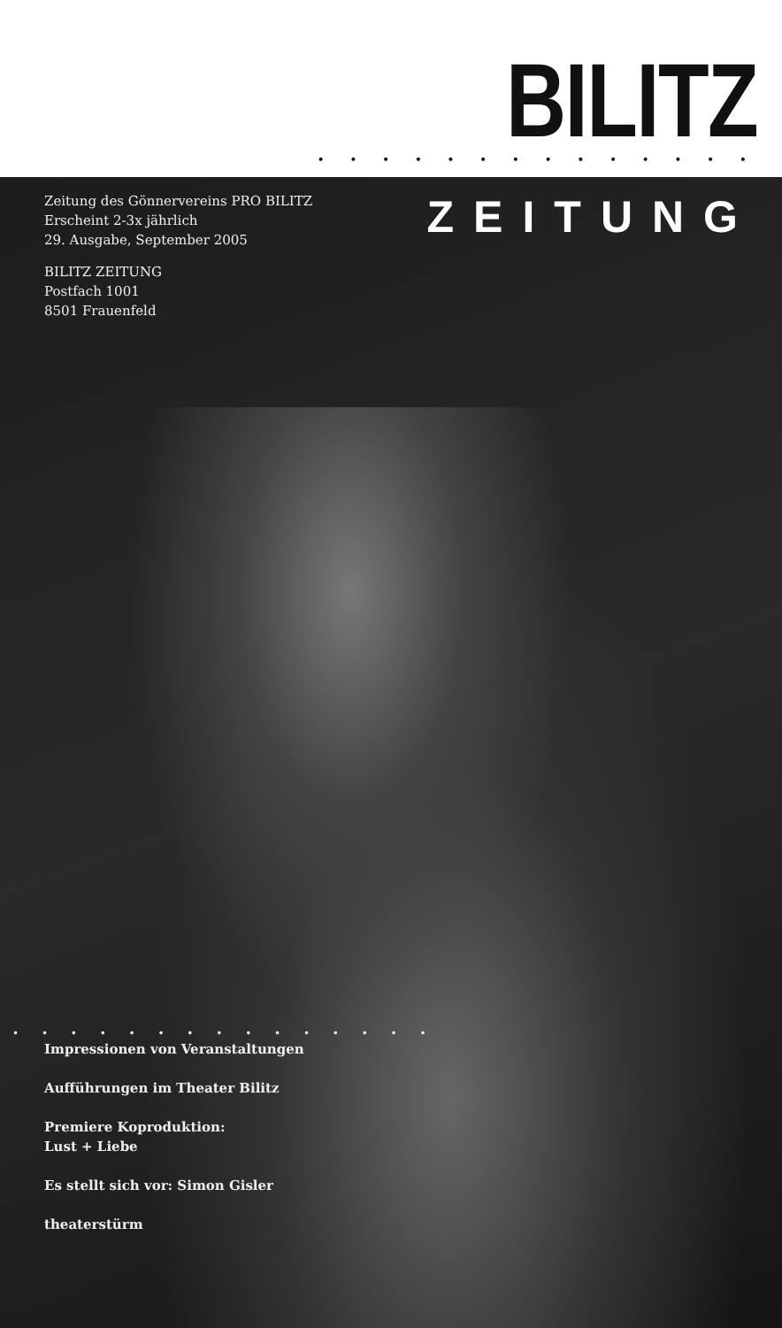BILITZ • • • • • • • • • • • • • •
Zeitung des Gönnervereins PRO BILITZ
Erscheint 2-3x jährlich
29. Ausgabe, September 2005
BILITZ ZEITUNG
Postfach 1001
8501 Frauenfeld
ZEITUNG
• • • • • • • • • • • • • • •
Impressionen von Veranstaltungen
Aufführungen im Theater Bilitz
Premiere Koproduktion:
Lust + Liebe
Es stellt sich vor: Simon Gisler
theaterstürm